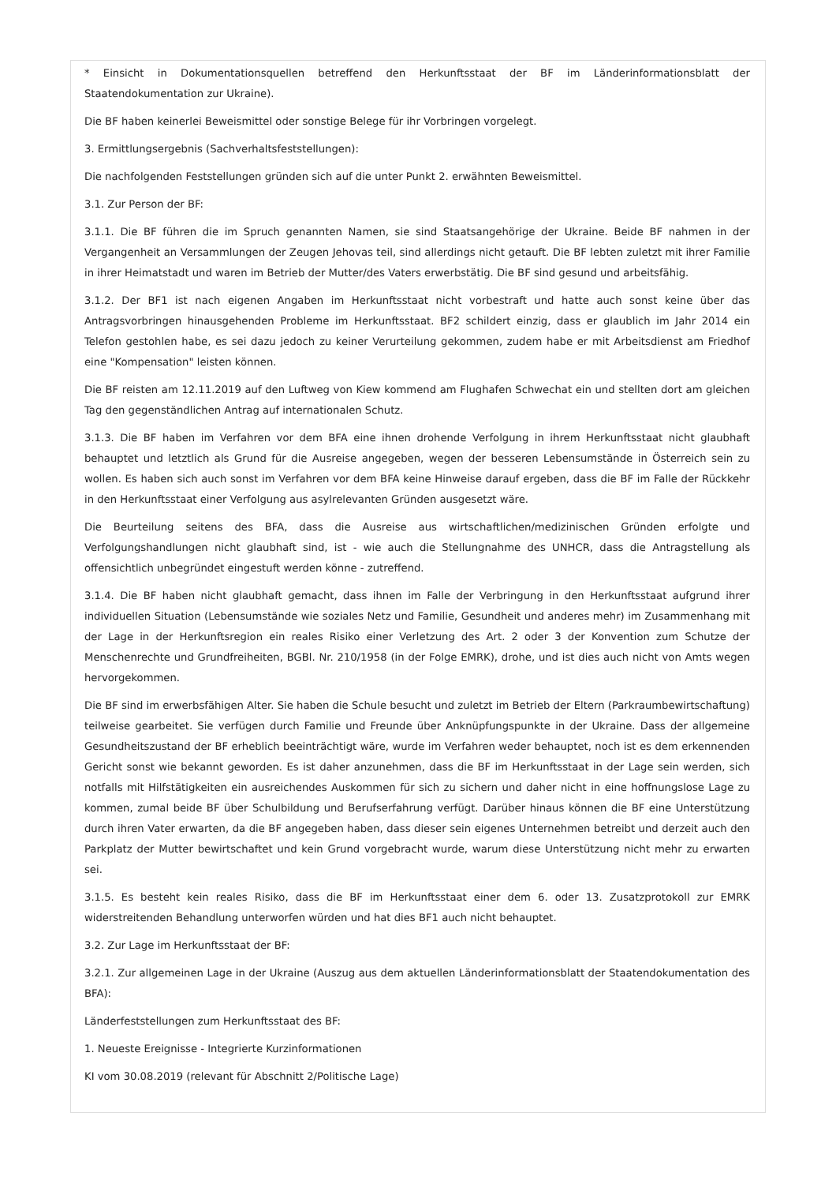* Einsicht in Dokumentationsquellen betreffend den Herkunftsstaat der BF im Länderinformationsblatt der Staatendokumentation zur Ukraine).
Die BF haben keinerlei Beweismittel oder sonstige Belege für ihr Vorbringen vorgelegt.
3. Ermittlungsergebnis (Sachverhaltsfeststellungen):
Die nachfolgenden Feststellungen gründen sich auf die unter Punkt 2. erwähnten Beweismittel.
3.1. Zur Person der BF:
3.1.1. Die BF führen die im Spruch genannten Namen, sie sind Staatsangehörige der Ukraine. Beide BF nahmen in der Vergangenheit an Versammlungen der Zeugen Jehovas teil, sind allerdings nicht getauft. Die BF lebten zuletzt mit ihrer Familie in ihrer Heimatstadt und waren im Betrieb der Mutter/des Vaters erwerbstätig. Die BF sind gesund und arbeitsfähig.
3.1.2. Der BF1 ist nach eigenen Angaben im Herkunftsstaat nicht vorbestraft und hatte auch sonst keine über das Antragsvorbringen hinausgehenden Probleme im Herkunftsstaat. BF2 schildert einzig, dass er glaublich im Jahr 2014 ein Telefon gestohlen habe, es sei dazu jedoch zu keiner Verurteilung gekommen, zudem habe er mit Arbeitsdienst am Friedhof eine "Kompensation" leisten können.
Die BF reisten am 12.11.2019 auf den Luftweg von Kiew kommend am Flughafen Schwechat ein und stellten dort am gleichen Tag den gegenständlichen Antrag auf internationalen Schutz.
3.1.3. Die BF haben im Verfahren vor dem BFA eine ihnen drohende Verfolgung in ihrem Herkunftsstaat nicht glaubhaft behauptet und letztlich als Grund für die Ausreise angegeben, wegen der besseren Lebensumstände in Österreich sein zu wollen. Es haben sich auch sonst im Verfahren vor dem BFA keine Hinweise darauf ergeben, dass die BF im Falle der Rückkehr in den Herkunftsstaat einer Verfolgung aus asylrelevanten Gründen ausgesetzt wäre.
Die Beurteilung seitens des BFA, dass die Ausreise aus wirtschaftlichen/medizinischen Gründen erfolgte und Verfolgungshandlungen nicht glaubhaft sind, ist - wie auch die Stellungnahme des UNHCR, dass die Antragstellung als offensichtlich unbegründet eingestuft werden könne - zutreffend.
3.1.4. Die BF haben nicht glaubhaft gemacht, dass ihnen im Falle der Verbringung in den Herkunftsstaat aufgrund ihrer individuellen Situation (Lebensumstände wie soziales Netz und Familie, Gesundheit und anderes mehr) im Zusammenhang mit der Lage in der Herkunftsregion ein reales Risiko einer Verletzung des Art. 2 oder 3 der Konvention zum Schutze der Menschenrechte und Grundfreiheiten, BGBl. Nr. 210/1958 (in der Folge EMRK), drohe, und ist dies auch nicht von Amts wegen hervorgekommen.
Die BF sind im erwerbsfähigen Alter. Sie haben die Schule besucht und zuletzt im Betrieb der Eltern (Parkraumbewirtschaftung) teilweise gearbeitet. Sie verfügen durch Familie und Freunde über Anknüpfungspunkte in der Ukraine. Dass der allgemeine Gesundheitszustand der BF erheblich beeinträchtigt wäre, wurde im Verfahren weder behauptet, noch ist es dem erkennenden Gericht sonst wie bekannt geworden. Es ist daher anzunehmen, dass die BF im Herkunftsstaat in der Lage sein werden, sich notfalls mit Hilfstätigkeiten ein ausreichendes Auskommen für sich zu sichern und daher nicht in eine hoffnungslose Lage zu kommen, zumal beide BF über Schulbildung und Berufserfahrung verfügt. Darüber hinaus können die BF eine Unterstützung durch ihren Vater erwarten, da die BF angegeben haben, dass dieser sein eigenes Unternehmen betreibt und derzeit auch den Parkplatz der Mutter bewirtschaftet und kein Grund vorgebracht wurde, warum diese Unterstützung nicht mehr zu erwarten sei.
3.1.5. Es besteht kein reales Risiko, dass die BF im Herkunftsstaat einer dem 6. oder 13. Zusatzprotokoll zur EMRK widerstreitenden Behandlung unterworfen würden und hat dies BF1 auch nicht behauptet.
3.2. Zur Lage im Herkunftsstaat der BF:
3.2.1. Zur allgemeinen Lage in der Ukraine (Auszug aus dem aktuellen Länderinformationsblatt der Staatendokumentation des BFA):
Länderfeststellungen zum Herkunftsstaat des BF:
1. Neueste Ereignisse - Integrierte Kurzinformationen
KI vom 30.08.2019 (relevant für Abschnitt 2/Politische Lage)